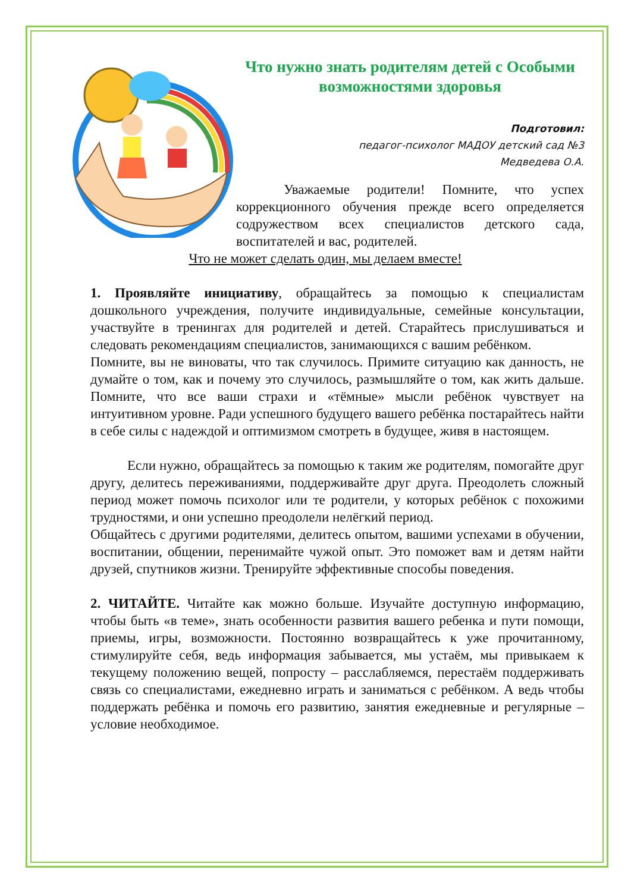Что нужно знать родителям детей с Особыми возможностями здоровья
Подготовил:
педагог-психолог МАДОУ детский сад №3
Медведева О.А.
Уважаемые родители! Помните, что успех коррекционного обучения прежде всего определяется содружеством всех специалистов детского сада, воспитателей и вас, родителей.
Что не может сделать один, мы делаем вместе!
1. Проявляйте инициативу, обращайтесь за помощью к специалистам дошкольного учреждения, получите индивидуальные, семейные консультации, участвуйте в тренингах для родителей и детей. Старайтесь прислушиваться и следовать рекомендациям специалистов, занимающихся с вашим ребёнком.
Помните, вы не виноваты, что так случилось. Примите ситуацию как данность, не думайте о том, как и почему это случилось, размышляйте о том, как жить дальше. Помните, что все ваши страхи и «тёмные» мысли ребёнок чувствует на интуитивном уровне. Ради успешного будущего вашего ребёнка постарайтесь найти в себе силы с надеждой и оптимизмом смотреть в будущее, живя в настоящем.
Если нужно, обращайтесь за помощью к таким же родителям, помогайте друг другу, делитесь переживаниями, поддерживайте друг друга. Преодолеть сложный период может помочь психолог или те родители, у которых ребёнок с похожими трудностями, и они успешно преодолели нелёгкий период.
Общайтесь с другими родителями, делитесь опытом, вашими успехами в обучении, воспитании, общении, перенимайте чужой опыт. Это поможет вам и детям найти друзей, спутников жизни. Тренируйте эффективные способы поведения.
2. ЧИТАЙТЕ. Читайте как можно больше. Изучайте доступную информацию, чтобы быть «в теме», знать особенности развития вашего ребенка и пути помощи, приемы, игры, возможности. Постоянно возвращайтесь к уже прочитанному, стимулируйте себя, ведь информация забывается, мы устаём, мы привыкаем к текущему положению вещей, попросту – расслабляемся, перестаём поддерживать связь со специалистами, ежедневно играть и заниматься с ребёнком. А ведь чтобы поддержать ребёнка и помочь его развитию, занятия ежедневные и регулярные – условие необходимое.